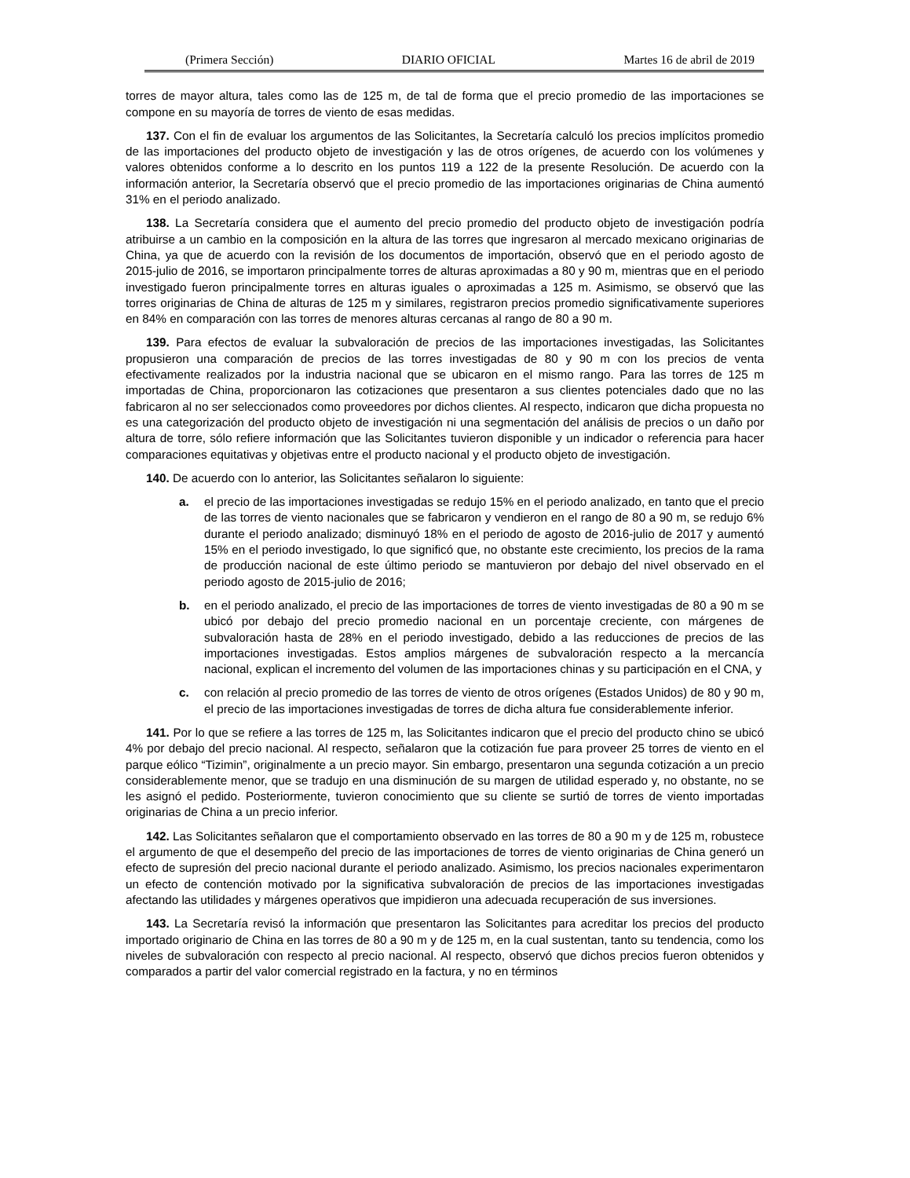(Primera Sección) DIARIO OFICIAL Martes 16 de abril de 2019
torres de mayor altura, tales como las de 125 m, de tal de forma que el precio promedio de las importaciones se compone en su mayoría de torres de viento de esas medidas.
137. Con el fin de evaluar los argumentos de las Solicitantes, la Secretaría calculó los precios implícitos promedio de las importaciones del producto objeto de investigación y las de otros orígenes, de acuerdo con los volúmenes y valores obtenidos conforme a lo descrito en los puntos 119 a 122 de la presente Resolución. De acuerdo con la información anterior, la Secretaría observó que el precio promedio de las importaciones originarias de China aumentó 31% en el periodo analizado.
138. La Secretaría considera que el aumento del precio promedio del producto objeto de investigación podría atribuirse a un cambio en la composición en la altura de las torres que ingresaron al mercado mexicano originarias de China, ya que de acuerdo con la revisión de los documentos de importación, observó que en el periodo agosto de 2015-julio de 2016, se importaron principalmente torres de alturas aproximadas a 80 y 90 m, mientras que en el periodo investigado fueron principalmente torres en alturas iguales o aproximadas a 125 m. Asimismo, se observó que las torres originarias de China de alturas de 125 m y similares, registraron precios promedio significativamente superiores en 84% en comparación con las torres de menores alturas cercanas al rango de 80 a 90 m.
139. Para efectos de evaluar la subvaloración de precios de las importaciones investigadas, las Solicitantes propusieron una comparación de precios de las torres investigadas de 80 y 90 m con los precios de venta efectivamente realizados por la industria nacional que se ubicaron en el mismo rango. Para las torres de 125 m importadas de China, proporcionaron las cotizaciones que presentaron a sus clientes potenciales dado que no las fabricaron al no ser seleccionados como proveedores por dichos clientes. Al respecto, indicaron que dicha propuesta no es una categorización del producto objeto de investigación ni una segmentación del análisis de precios o un daño por altura de torre, sólo refiere información que las Solicitantes tuvieron disponible y un indicador o referencia para hacer comparaciones equitativas y objetivas entre el producto nacional y el producto objeto de investigación.
140. De acuerdo con lo anterior, las Solicitantes señalaron lo siguiente:
a. el precio de las importaciones investigadas se redujo 15% en el periodo analizado, en tanto que el precio de las torres de viento nacionales que se fabricaron y vendieron en el rango de 80 a 90 m, se redujo 6% durante el periodo analizado; disminuyó 18% en el periodo de agosto de 2016-julio de 2017 y aumentó 15% en el periodo investigado, lo que significó que, no obstante este crecimiento, los precios de la rama de producción nacional de este último periodo se mantuvieron por debajo del nivel observado en el periodo agosto de 2015-julio de 2016;
b. en el periodo analizado, el precio de las importaciones de torres de viento investigadas de 80 a 90 m se ubicó por debajo del precio promedio nacional en un porcentaje creciente, con márgenes de subvaloración hasta de 28% en el periodo investigado, debido a las reducciones de precios de las importaciones investigadas. Estos amplios márgenes de subvaloración respecto a la mercancía nacional, explican el incremento del volumen de las importaciones chinas y su participación en el CNA, y
c. con relación al precio promedio de las torres de viento de otros orígenes (Estados Unidos) de 80 y 90 m, el precio de las importaciones investigadas de torres de dicha altura fue considerablemente inferior.
141. Por lo que se refiere a las torres de 125 m, las Solicitantes indicaron que el precio del producto chino se ubicó 4% por debajo del precio nacional. Al respecto, señalaron que la cotización fue para proveer 25 torres de viento en el parque eólico “Tizimin”, originalmente a un precio mayor. Sin embargo, presentaron una segunda cotización a un precio considerablemente menor, que se tradujo en una disminución de su margen de utilidad esperado y, no obstante, no se les asignó el pedido. Posteriormente, tuvieron conocimiento que su cliente se surtió de torres de viento importadas originarias de China a un precio inferior.
142. Las Solicitantes señalaron que el comportamiento observado en las torres de 80 a 90 m y de 125 m, robustece el argumento de que el desempeño del precio de las importaciones de torres de viento originarias de China generó un efecto de supresión del precio nacional durante el periodo analizado. Asimismo, los precios nacionales experimentaron un efecto de contención motivado por la significativa subvaloración de precios de las importaciones investigadas afectando las utilidades y márgenes operativos que impidieron una adecuada recuperación de sus inversiones.
143. La Secretaría revisó la información que presentaron las Solicitantes para acreditar los precios del producto importado originario de China en las torres de 80 a 90 m y de 125 m, en la cual sustentan, tanto su tendencia, como los niveles de subvaloración con respecto al precio nacional. Al respecto, observó que dichos precios fueron obtenidos y comparados a partir del valor comercial registrado en la factura, y no en términos